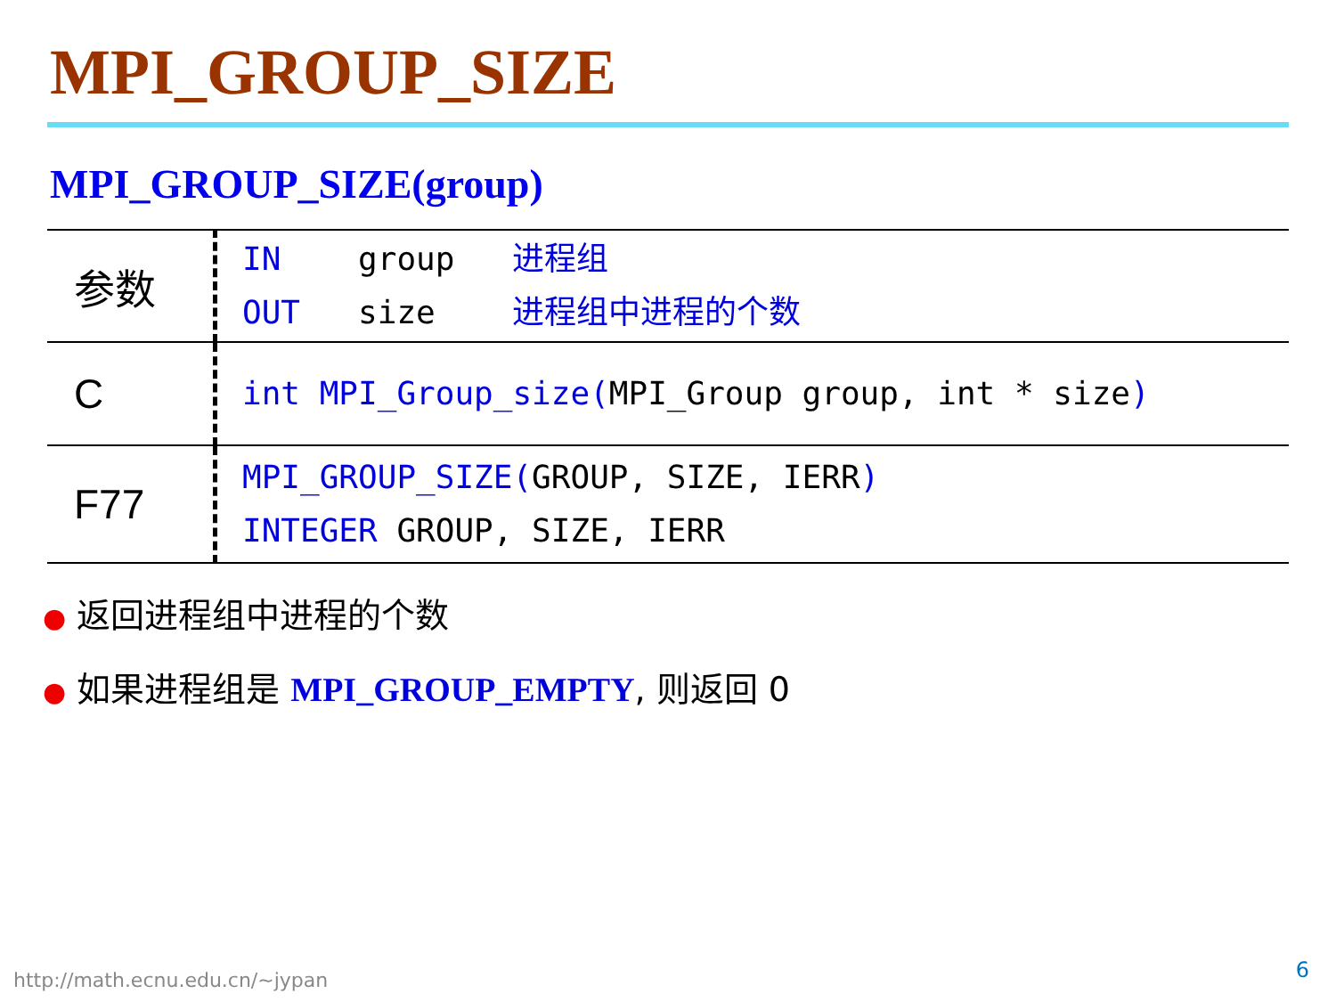MPI_GROUP_SIZE
MPI_GROUP_SIZE(group)
| 参数 | IN group 进程组 OUT size 进程组中进程的个数 |
| C | int MPI_Group_size( MPI_Group group, int * size ) |
| F77 | MPI_GROUP_SIZE( GROUP, SIZE, IERR ) INTEGER GROUP, SIZE, IERR |
● 返回进程组中进程的个数
● 如果进程组是 MPI_GROUP_EMPTY, 则返回 0
http://math.ecnu.edu.cn/~jypan 6